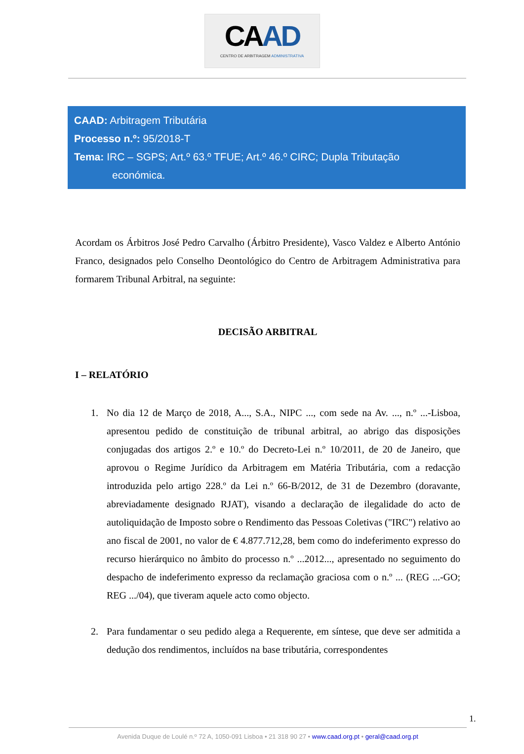CAAD
CENTRO DE ARBITRAGEM ADMINISTRATIVA
CAAD: Arbitragem Tributária
Processo n.º: 95/2018-T
Tema: IRC – SGPS; Art.º 63.º TFUE; Art.º 46.º CIRC; Dupla Tributação
económica.
Acordam os Árbitros José Pedro Carvalho (Árbitro Presidente), Vasco Valdez e Alberto António Franco, designados pelo Conselho Deontológico do Centro de Arbitragem Administrativa para formarem Tribunal Arbitral, na seguinte:
DECISÃO ARBITRAL
I – RELATÓRIO
1. No dia 12 de Março de 2018, A..., S.A., NIPC ..., com sede na Av. ..., n.º ...-Lisboa, apresentou pedido de constituição de tribunal arbitral, ao abrigo das disposições conjugadas dos artigos 2.º e 10.º do Decreto-Lei n.º 10/2011, de 20 de Janeiro, que aprovou o Regime Jurídico da Arbitragem em Matéria Tributária, com a redacção introduzida pelo artigo 228.º da Lei n.º 66-B/2012, de 31 de Dezembro (doravante, abreviadamente designado RJAT), visando a declaração de ilegalidade do acto de autoliquidação de Imposto sobre o Rendimento das Pessoas Coletivas ("IRC") relativo ao ano fiscal de 2001, no valor de € 4.877.712,28, bem como do indeferimento expresso do recurso hierárquico no âmbito do processo n.º ...2012..., apresentado no seguimento do despacho de indeferimento expresso da reclamação graciosa com o n.º ... (REG ...-GO; REG .../04), que tiveram aquele acto como objecto.
2. Para fundamentar o seu pedido alega a Requerente, em síntese, que deve ser admitida a dedução dos rendimentos, incluídos na base tributária, correspondentes
1.
Avenida Duque de Loulé n.º 72 A, 1050-091 Lisboa • 21 318 90 27 • www.caad.org.pt • geral@caad.org.pt